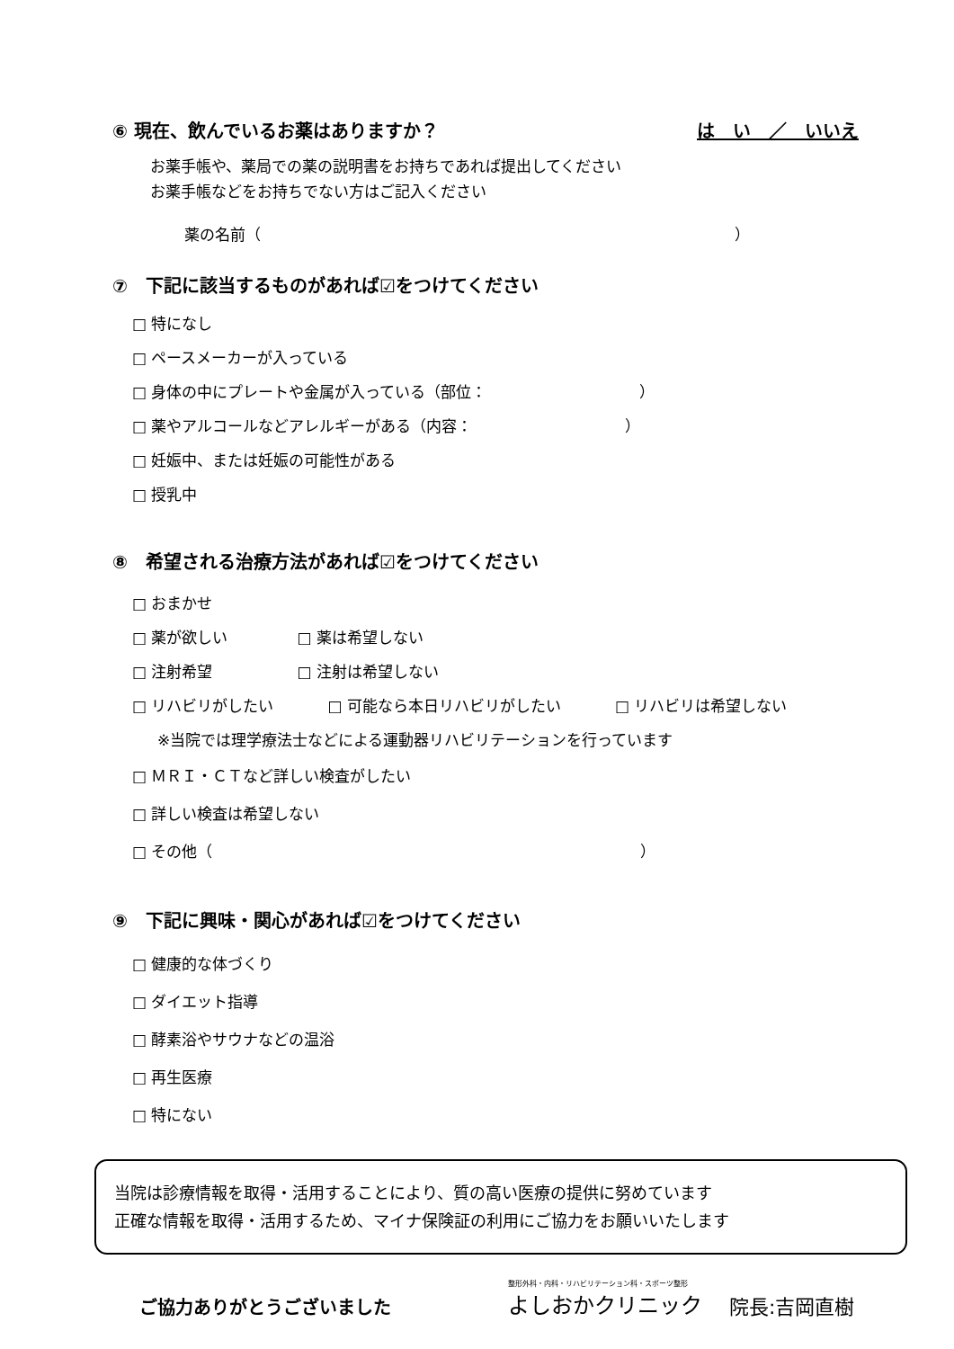⑥ 現在、飲んでいるお薬はありますか？
は　い　／　いいえ
お薬手帳や、薬局での薬の説明書をお持ちであれば提出してください
お薬手帳などをお持ちでない方はご記入ください
薬の名前（　　　　　　　　　　　　　　　　　　　　　　　　　　　　　　　）
⑦　下記に該当するものがあれば☑をつけてください
□ 特になし
□ ペースメーカーが入っている
□ 身体の中にプレートや金属が入っている（部位：　　　　　　　　　　）
□ 薬やアルコールなどアレルギーがある（内容：　　　　　　　　　　）
□ 妊娠中、または妊娠の可能性がある
□ 授乳中
⑧　希望される治療方法があれば☑をつけてください
□ おまかせ
□ 薬が欲しい　□ 薬は希望しない
□ 注射希望　　□ 注射は希望しない
□ リハビリがしたい □ 可能なら本日リハビリがしたい □ リハビリは希望しない
※当院では理学療法士などによる運動器リハビリテーションを行っています
□ ＭＲＩ・ＣＴなど詳しい検査がしたい
□ 詳しい検査は希望しない
□ その他（　　　　　　　　　　　　　　　　　　　　　　　　　　　　）
⑨　下記に興味・関心があれば☑をつけてください
□ 健康的な体づくり
□ ダイエット指導
□ 酵素浴やサウナなどの温浴
□ 再生医療
□ 特にない
当院は診療情報を取得・活用することにより、質の高い医療の提供に努めています
正確な情報を取得・活用するため、マイナ保険証の利用にご協力をお願いいたします
ご協力ありがとうございました
整形外科・内科・リハビリテーション科・スポーツ整形
よしおかクリニック
院長:吉岡直樹